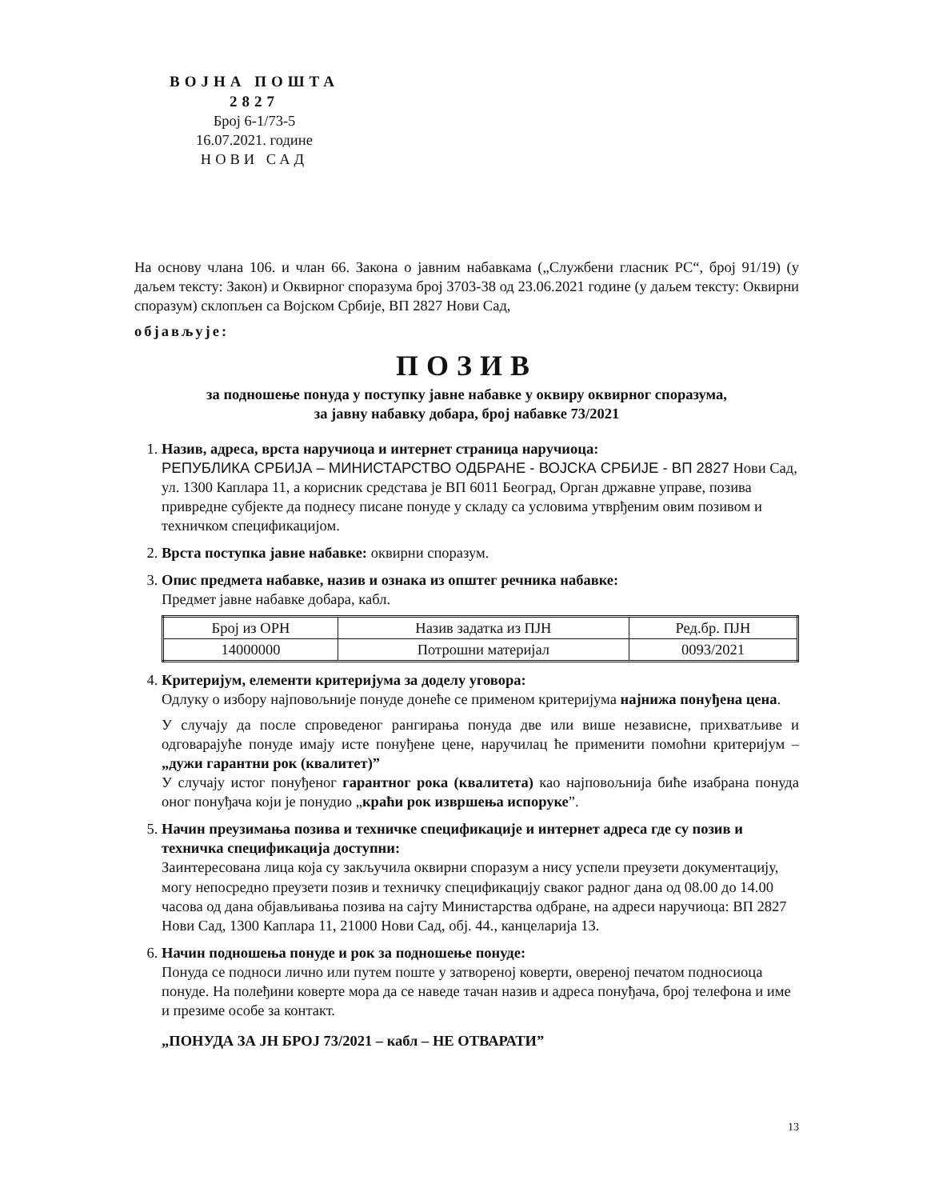ВОЈНА ПОШТА
2827
Број 6-1/73-5
16.07.2021. године
НОВИ САД
На основу члана 106. и члан 66. Закона о јавним набавкама („Службени гласник РС“, број 91/19) (у даљем тексту: Закон) и Оквирног споразума број 3703-38 од 23.06.2021 године (у даљем тексту: Оквирни споразум) склопљен са Војском Србије, ВП 2827 Нови Сад,
објављује:
ПОЗИВ
за подношење понуда у поступку јавне набавке у оквиру оквирног споразума,
за јавну набавку добара, број набавке 73/2021
1. Назив, адреса, врста наручиоца и интернет страница наручиоца:
РЕПУБЛИКА СРБИЈА – МИНИСТАРСТВО ОДБРАНЕ - ВОЈСКА СРБИЈЕ - ВП 2827 Нови Сад, ул. 1300 Каплара 11, а корисник средстава је ВП 6011 Београд, Орган државне управе, позива привредне субјекте да поднесу писане понуде у складу са условима утврђеним овим позивом и техничком спецификацијом.
2. Врста поступка јавне набавке: оквирни споразум.
3. Опис предмета набавке, назив и ознака из општег речника набавке:
Предмет јавне набавке добара, кабл.
| Број из ОРН | Назив задатка из ПЈН | Ред.бр. ПЈН |
| --- | --- | --- |
| 14000000 | Потрошни материјал | 0093/2021 |
4. Критеријум, елементи критеријума за доделу уговора:
Одлуку о избору најповољније понуде донеће се применом критеријума најнижа понуђена цена.
У случају да после спроведеног рангирања понуда две или више независне, прихватљиве и одговарајуће понуде имају исте понуђене цене, наручилац ће применити помоћни критеријум – „дужи гарантни рок (квалитет)”
У случају истог понуђеног гарантног рока (квалитета) као најповољнија биће изабрана понуда оног понуђача који је понудио „краћи рок извршења испоруке”.
5. Начин преузимања позива и техничке спецификације и интернет адреса где су позив и техничка спецификација доступни:
Заинтересована лица која су закључила оквирни споразум а нису успели преузети документацију, могу непосредно преузети позив и техничку спецификацију сваког радног дана од 08.00 до 14.00 часова од дана објављивања позива на сајту Министарства одбране, на адреси наручиоца: ВП 2827 Нови Сад, 1300 Каплара 11, 21000 Нови Сад, обј. 44., канцеларија 13.
6. Начин подношења понуде и рок за подношење понуде:
Понуда се подноси лично или путем поште у затвореној коверти, овереној печатом подносиоца понуде. На полеђини коверте мора да се наведе тачан назив и адреса понуђача, број телефона и име и презиме особе за контакт.
„ПОНУДА ЗА ЈН БРОЈ 73/2021 – кабл – НЕ ОТВАРАТИ”
13